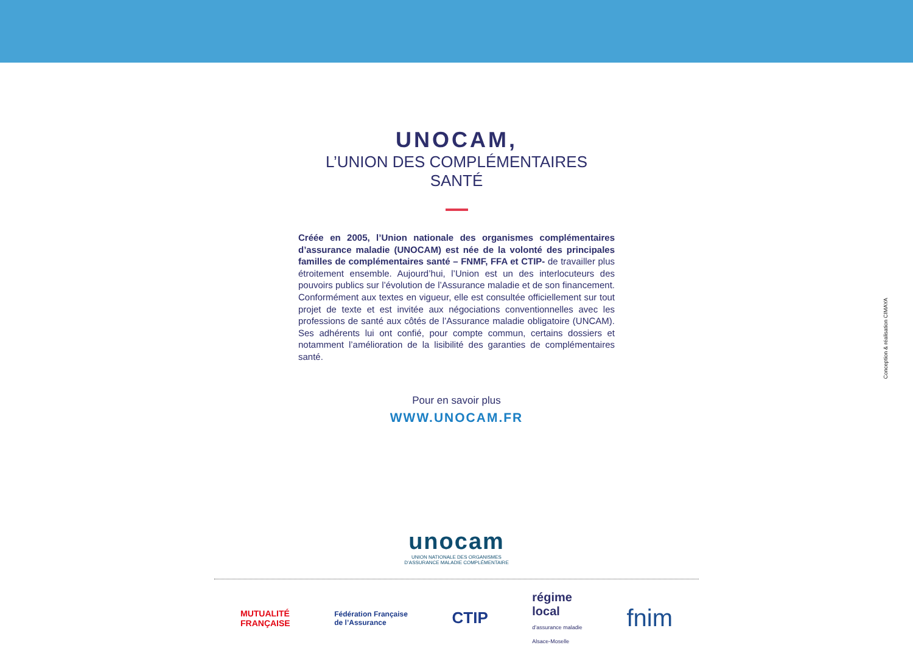UNOCAM,
L’UNION DES COMPLÉMENTAIRES SANTÉ
Créée en 2005, l’Union nationale des organismes complémentaires d’assurance maladie (UNOCAM) est née de la volonté des principales familles de complémentaires santé – FNMF, FFA et CTIP- de travailler plus étroitement ensemble. Aujourd’hui, l’Union est un des interlocuteurs des pouvoirs publics sur l’évolution de l’Assurance maladie et de son financement. Conformément aux textes en vigueur, elle est consultée officiellement sur tout projet de texte et est invitée aux négociations conventionnelles avec les professions de santé aux côtés de l’Assurance maladie obligatoire (UNCAM). Ses adhérents lui ont confié, pour compte commun, certains dossiers et notamment l’amélioration de la lisibilité des garanties de complémentaires santé.
Pour en savoir plus
WWW.UNOCAM.FR
unocam
UNION NATIONALE DES ORGANISMES
D’ASSURANCE MALADIE COMPLÉMENTAIRE
MUTUALITÉ
FRANÇAISE
Fédération Française
de l’Assurance
CTIP
régime
local
d’assurance maladie
Alsace-Moselle
fnim
Conception & réalisation CIMAYA